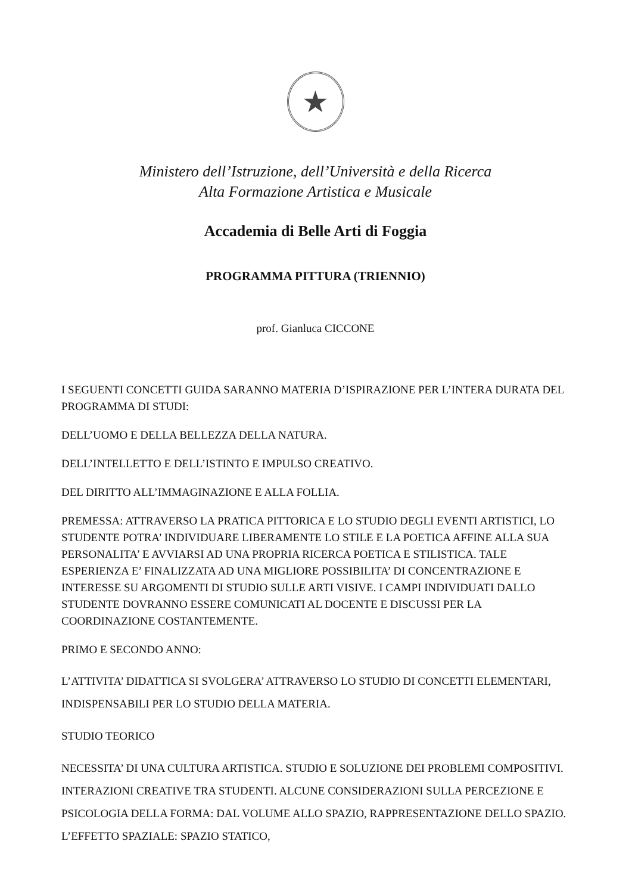★
Ministero dell’Istruzione, dell’Università e della Ricerca
Alta Formazione Artistica e Musicale
Accademia di Belle Arti di Foggia
PROGRAMMA PITTURA (TRIENNIO)
prof. Gianluca CICCONE
I SEGUENTI CONCETTI GUIDA SARANNO MATERIA D’ISPIRAZIONE PER L’INTERA DURATA DEL PROGRAMMA DI STUDI:
DELL’UOMO E DELLA BELLEZZA DELLA NATURA.
DELL’INTELLETTO E DELL’ISTINTO E IMPULSO CREATIVO.
DEL DIRITTO ALL’IMMAGINAZIONE E ALLA FOLLIA.
PREMESSA: ATTRAVERSO LA PRATICA PITTORICA E LO STUDIO DEGLI EVENTI ARTISTICI, LO STUDENTE POTRA’ INDIVIDUARE LIBERAMENTE LO STILE E LA POETICA AFFINE ALLA SUA PERSONALITA’ E AVVIARSI AD UNA PROPRIA RICERCA POETICA E STILISTICA. TALE ESPERIENZA E’ FINALIZZATA AD UNA MIGLIORE POSSIBILITA’ DI CONCENTRAZIONE E INTERESSE SU ARGOMENTI DI STUDIO SULLE ARTI VISIVE. I CAMPI INDIVIDUATI DALLO STUDENTE DOVRANNO ESSERE COMUNICATI AL DOCENTE E DISCUSSI PER LA COORDINAZIONE COSTANTEMENTE.
PRIMO E SECONDO ANNO:
L’ATTIVITA’ DIDATTICA SI SVOLGERA’ ATTRAVERSO LO STUDIO DI CONCETTI ELEMENTARI, INDISPENSABILI PER LO STUDIO DELLA MATERIA.
STUDIO TEORICO
NECESSITA’ DI UNA CULTURA ARTISTICA. STUDIO E SOLUZIONE DEI PROBLEMI COMPOSITIVI. INTERAZIONI CREATIVE TRA STUDENTI. ALCUNE CONSIDERAZIONI SULLA PERCEZIONE E PSICOLOGIA DELLA FORMA: DAL VOLUME ALLO SPAZIO, RAPPRESENTAZIONE DELLO SPAZIO. L’EFFETTO SPAZIALE: SPAZIO STATICO,